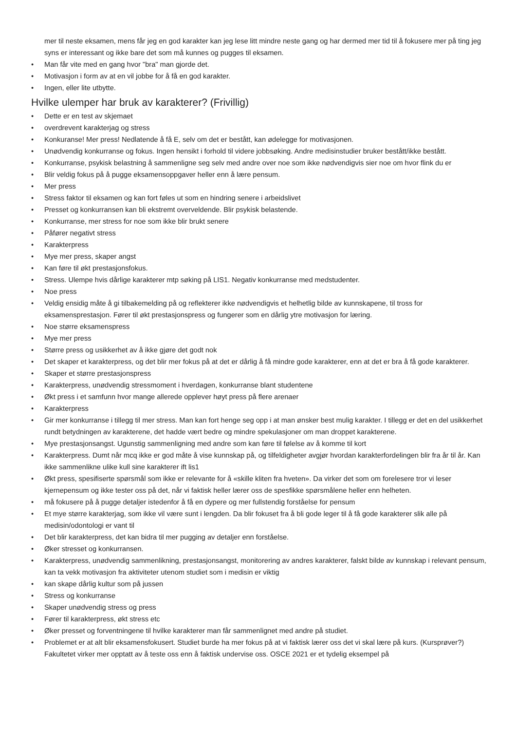mer til neste eksamen, mens får jeg en god karakter kan jeg lese litt mindre neste gang og har dermed mer tid til å fokusere mer på ting jeg syns er interessant og ikke bare det som må kunnes og pugges til eksamen.
• Man får vite med en gang hvor "bra" man gjorde det.
• Motivasjon i form av at en vil jobbe for å få en god karakter.
• Ingen, eller lite utbytte.
Hvilke ulemper har bruk av karakterer? (Frivillig)
• Dette er en test av skjemaet
• overdrevent karakterjag og stress
• Konkuranse! Mer press! Nedlatende å få E, selv om det er bestått, kan ødelegge for motivasjonen.
• Unødvendig konkurranse og fokus. Ingen hensikt i forhold til videre jobbsøking. Andre medisinstudier bruker bestått/ikke bestått.
• Konkurranse, psykisk belastning å sammenligne seg selv med andre over noe som ikke nødvendigvis sier noe om hvor flink du er
• Blir veldig fokus på å pugge eksamensoppgaver heller enn å lære pensum.
• Mer press
• Stress faktor til eksamen og kan fort føles ut som en hindring senere i arbeidslivet
• Presset og konkurransen kan bli ekstremt overveldende. Blir psykisk belastende.
• Konkurranse, mer stress for noe som ikke blir brukt senere
• Påfører negativt stress
• Karakterpress
• Mye mer press, skaper angst
• Kan føre til økt prestasjonsfokus.
• Stress. Ulempe hvis dårlige karakterer mtp søking på LIS1. Negativ konkurranse med medstudenter.
• Noe press
• Veldig ensidig måte å gi tilbakemelding på og reflekterer ikke nødvendigvis et helhetlig bilde av kunnskapene, til tross for eksamensprestasjon. Fører til økt prestasjonspress og fungerer som en dårlig ytre motivasjon for læring.
• Noe større eksamenspress
• Mye mer press
• Større press og usikkerhet av å ikke gjøre det godt nok
• Det skaper et karakterpress, og det blir mer fokus på at det er dårlig å få mindre gode karakterer, enn at det er bra å få gode karakterer.
• Skaper et større prestasjonspress
• Karakterpress, unødvendig stressmoment i hverdagen, konkurranse blant studentene
• Økt press i et samfunn hvor mange allerede opplever høyt press på flere arenaer
• Karakterpress
• Gir mer konkurranse i tillegg til mer stress. Man kan fort henge seg opp i at man ønsker best mulig karakter. I tillegg er det en del usikkerhet rundt betydningen av karakterene, det hadde vært bedre og mindre spekulasjoner om man droppet karakterene.
• Mye prestasjonsangst. Ugunstig sammenligning med andre som kan føre til følelse av å komme til kort
• Karakterpress. Dumt når mcq ikke er god måte å vise kunnskap på, og tilfeldigheter avgjør hvordan karakterfordelingen blir fra år til år. Kan ikke sammenlikne ulike kull sine karakterer ift lis1
• Økt press, spesifiserte spørsmål som ikke er relevante for å «skille kliten fra hveten». Da virker det som om forelesere tror vi leser kjernepensum og ikke tester oss på det, når vi faktisk heller lærer oss de spesfikke spørsmålene heller enn helheten.
• må fokusere på å pugge detaljer istedenfor å få en dypere og mer fullstendig forståelse for pensum
• Et mye større karakterjag, som ikke vil være sunt i lengden. Da blir fokuset fra å bli gode leger til å få gode karakterer slik alle på medisin/odontologi er vant til
• Det blir karakterpress, det kan bidra til mer pugging av detaljer enn forståelse.
• Øker stresset og konkurransen.
• Karakterpress, unødvendig sammenlikning, prestasjonsangst, monitorering av andres karakterer, falskt bilde av kunnskap i relevant pensum, kan ta vekk motivasjon fra aktiviteter utenom studiet som i medisin er viktig
• kan skape dårlig kultur som på jussen
• Stress og konkurranse
• Skaper unødvendig stress og press
• Fører til karakterpress, økt stress etc
• Øker presset og forventningene til hvilke karakterer man får sammenlignet med andre på studiet.
• Problemet er at alt blir eksamensfokusert. Studiet burde ha mer fokus på at vi faktisk lærer oss det vi skal lære på kurs. (Kursprøver?) Fakultetet virker mer opptatt av å teste oss enn å faktisk undervise oss. OSCE 2021 er et tydelig eksempel på